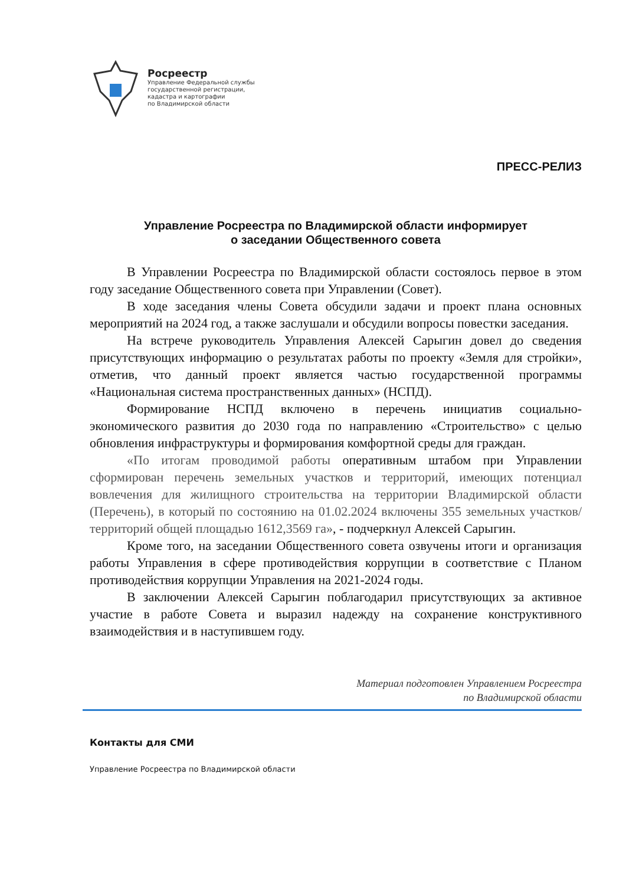Росреестр
Управление Федеральной службы
государственной регистрации,
кадастра и картографии
по Владимирской области
ПРЕСС-РЕЛИЗ
Управление Росреестра по Владимирской области информирует
о заседании Общественного совета
В Управлении Росреестра по Владимирской области состоялось первое в этом году заседание Общественного совета при Управлении (Совет).
В ходе заседания члены Совета обсудили задачи и проект плана основных мероприятий на 2024 год, а также заслушали и обсудили вопросы повестки заседания.
На встрече руководитель Управления Алексей Сарыгин довел до сведения присутствующих информацию о результатах работы по проекту «Земля для стройки», отметив, что данный проект является частью государственной программы «Национальная система пространственных данных» (НСПД).
Формирование НСПД включено в перечень инициатив социально-экономического развития до 2030 года по направлению «Строительство» с целью обновления инфраструктуры и формирования комфортной среды для граждан.
«По итогам проводимой работы оперативным штабом при Управлении сформирован перечень земельных участков и территорий, имеющих потенциал вовлечения для жилищного строительства на территории Владимирской области (Перечень), в который по состоянию на 01.02.2024 включены 355 земельных участков/территорий общей площадью 1612,3569 га», - подчеркнул Алексей Сарыгин.
Кроме того, на заседании Общественного совета озвучены итоги и организация работы Управления в сфере противодействия коррупции в соответствие с Планом противодействия коррупции Управления на 2021-2024 годы.
В заключении Алексей Сарыгин поблагодарил присутствующих за активное участие в работе Совета и выразил надежду на сохранение конструктивного взаимодействия и в наступившем году.
Материал подготовлен Управлением Росреестра
по Владимирской области
Контакты для СМИ
Управление Росреестра по Владимирской области